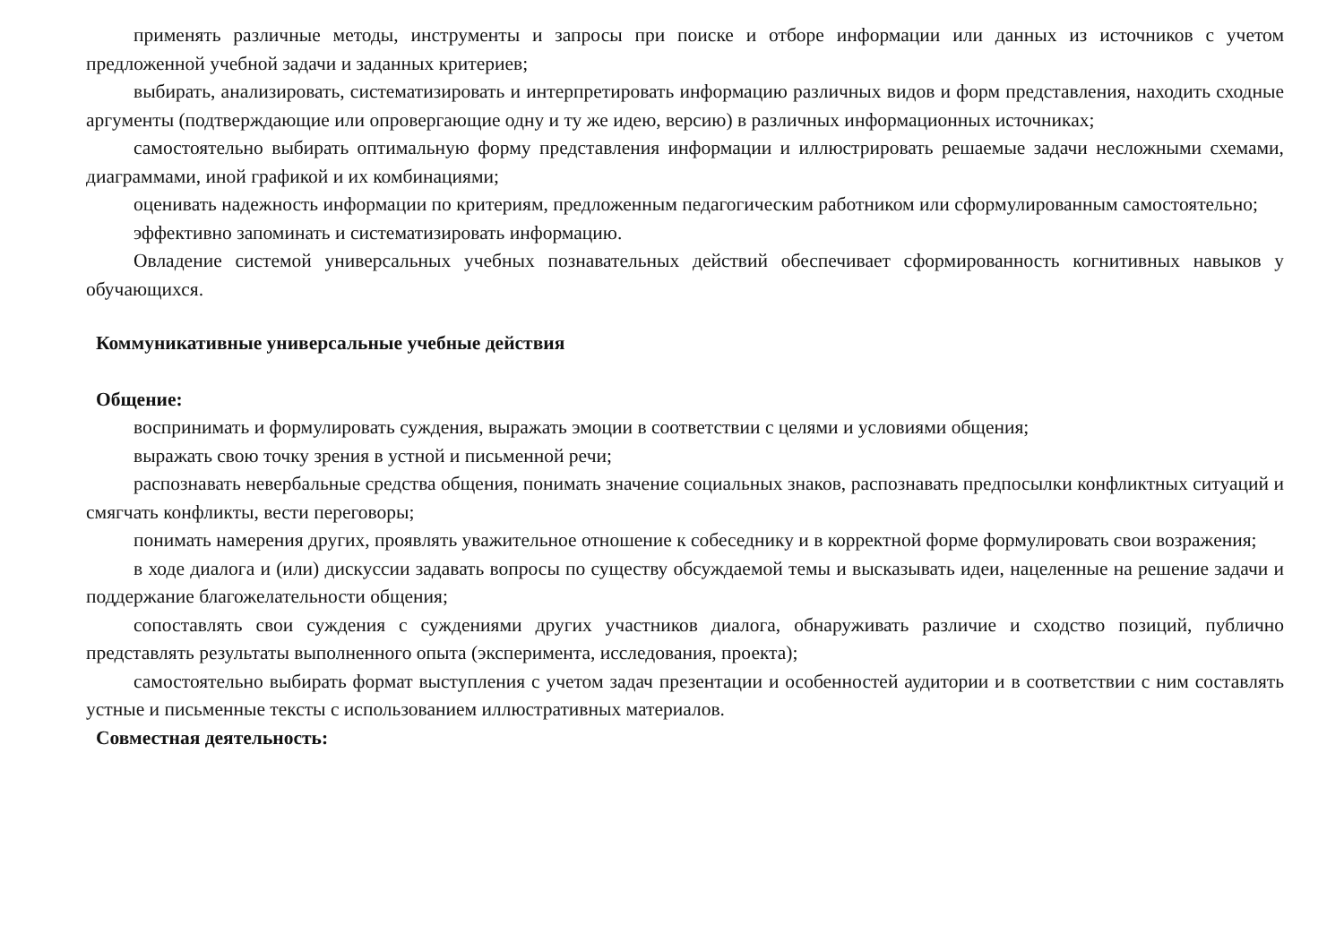применять различные методы, инструменты и запросы при поиске и отборе информации или данных из источников с учетом предложенной учебной задачи и заданных критериев;
выбирать, анализировать, систематизировать и интерпретировать информацию различных видов и форм представления, находить сходные аргументы (подтверждающие или опровергающие одну и ту же идею, версию) в различных информационных источниках;
самостоятельно выбирать оптимальную форму представления информации и иллюстрировать решаемые задачи несложными схемами, диаграммами, иной графикой и их комбинациями;
оценивать надежность информации по критериям, предложенным педагогическим работником или сформулированным самостоятельно;
эффективно запоминать и систематизировать информацию.
Овладение системой универсальных учебных познавательных действий обеспечивает сформированность когнитивных навыков у обучающихся.
Коммуникативные универсальные учебные действия
Общение:
воспринимать и формулировать суждения, выражать эмоции в соответствии с целями и условиями общения;
выражать свою точку зрения в устной и письменной речи;
распознавать невербальные средства общения, понимать значение социальных знаков, распознавать предпосылки конфликтных ситуаций и смягчать конфликты, вести переговоры;
понимать намерения других, проявлять уважительное отношение к собеседнику и в корректной форме формулировать свои возражения;
в ходе диалога и (или) дискуссии задавать вопросы по существу обсуждаемой темы и высказывать идеи, нацеленные на решение задачи и поддержание благожелательности общения;
сопоставлять свои суждения с суждениями других участников диалога, обнаруживать различие и сходство позиций, публично представлять результаты выполненного опыта (эксперимента, исследования, проекта);
самостоятельно выбирать формат выступления с учетом задач презентации и особенностей аудитории и в соответствии с ним составлять устные и письменные тексты с использованием иллюстративных материалов.
Совместная деятельность: